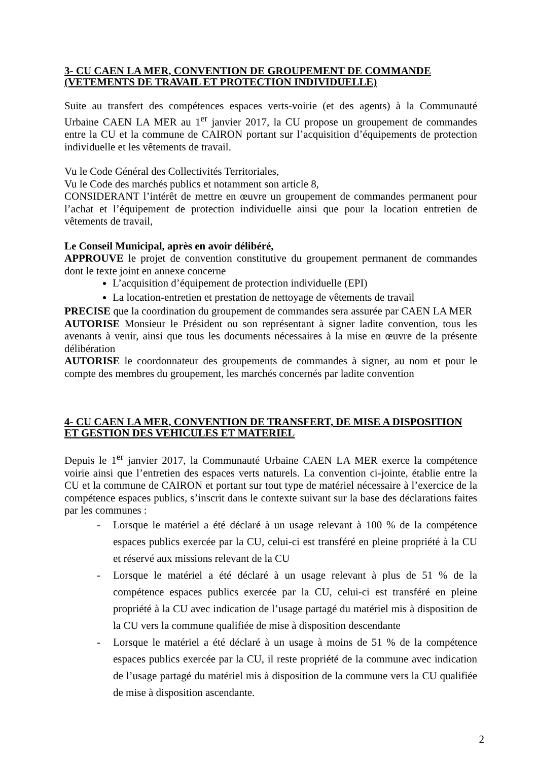3- CU CAEN LA MER, CONVENTION DE GROUPEMENT DE COMMANDE (VETEMENTS DE TRAVAIL ET PROTECTION INDIVIDUELLE)
Suite au transfert des compétences espaces verts-voirie (et des agents) à la Communauté Urbaine CAEN LA MER au 1<sup>er</sup> janvier 2017, la CU propose un groupement de commandes entre la CU et la commune de CAIRON portant sur l’acquisition d’équipements de protection individuelle et les vêtements de travail.
Vu le Code Général des Collectivités Territoriales,
Vu le Code des marchés publics et notamment son article 8,
CONSIDERANT l’intérêt de mettre en œuvre un groupement de commandes permanent pour l’achat et l’équipement de protection individuelle ainsi que pour la location entretien de vêtements de travail,
Le Conseil Municipal, après en avoir délibéré,
APPROUVE le projet de convention constitutive du groupement permanent de commandes dont le texte joint en annexe concerne
L’acquisition d’équipement de protection individuelle (EPI)
La location-entretien et prestation de nettoyage de vêtements de travail
PRECISE que la coordination du groupement de commandes sera assurée par CAEN LA MER
AUTORISE Monsieur le Président ou son représentant à signer ladite convention, tous les avenants à venir, ainsi que tous les documents nécessaires à la mise en œuvre de la présente délibération
AUTORISE le coordonnateur des groupements de commandes à signer, au nom et pour le compte des membres du groupement, les marchés concernés par ladite convention
4- CU CAEN LA MER, CONVENTION DE TRANSFERT, DE MISE A DISPOSITION ET GESTION DES VEHICULES ET MATERIEL
Depuis le 1<sup>er</sup> janvier 2017, la Communauté Urbaine CAEN LA MER exerce la compétence voirie ainsi que l’entretien des espaces verts naturels. La convention ci-jointe, établie entre la CU et la commune de CAIRON et portant sur tout type de matériel nécessaire à l’exercice de la compétence espaces publics, s’inscrit dans le contexte suivant sur la base des déclarations faites par les communes :
- Lorsque le matériel a été déclaré à un usage relevant à 100 % de la compétence espaces publics exercée par la CU, celui-ci est transféré en pleine propriété à la CU et réservé aux missions relevant de la CU
- Lorsque le matériel a été déclaré à un usage relevant à plus de 51 % de la compétence espaces publics exercée par la CU, celui-ci est transféré en pleine propriété à la CU avec indication de l’usage partagé du matériel mis à disposition de la CU vers la commune qualifiée de mise à disposition descendante
- Lorsque le matériel a été déclaré à un usage à moins de 51 % de la compétence espaces publics exercée par la CU, il reste propriété de la commune avec indication de l’usage partagé du matériel mis à disposition de la commune vers la CU qualifiée de mise à disposition ascendante.
2